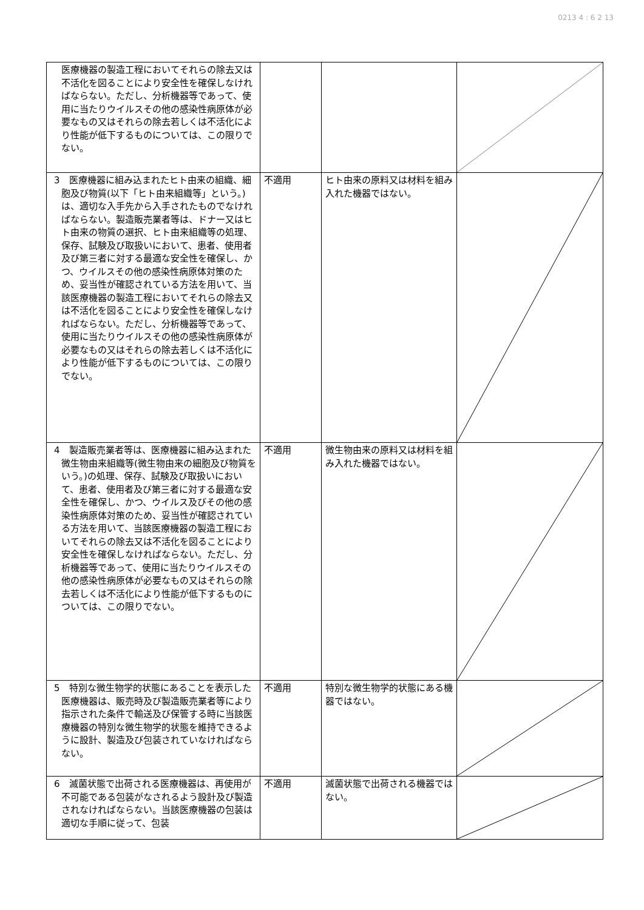0213 4 : 6 2 13
| 医療機器の製造工程においてそれらの除去又は不活化を図ることにより安全性を確保しなければならない。ただし、分析機器等であって、使用に当たりウイルスその他の感染性病原体が必要なもの又はそれらの除去若しくは不活化により性能が低下するものについては、この限りでない。 | | | |
| 3 医療機器に組み込まれたヒト由来の組織、細胞及び物質(以下「ヒト由来組織等」という。)は、適切な入手先から入手されたものでなければならない。製造販売業者等は、ドナー又はヒト由来の物質の選択、ヒト由来組織等の処理、保存、試験及び取扱いにおいて、患者、使用者及び第三者に対する最適な安全性を確保し、かつ、ウイルスその他の感染性病原体対策のため、妥当性が確認されている方法を用いて、当該医療機器の製造工程においてそれらの除去又は不活化を図ることにより安全性を確保しなければならない。ただし、分析機器等であって、使用に当たりウイルスその他の感染性病原体が必要なもの又はそれらの除去若しくは不活化により性能が低下するものについては、この限りでない。 | 不適用 | ヒト由来の原料又は材料を組み入れた機器ではない。 | |
| 4 製造販売業者等は、医療機器に組み込まれた微生物由来組織等(微生物由来の細胞及び物質をいう。)の処理、保存、試験及び取扱いにおいて、患者、使用者及び第三者に対する最適な安全性を確保し、かつ、ウイルス及びその他の感染性病原体対策のため、妥当性が確認されている方法を用いて、当該医療機器の製造工程においてそれらの除去又は不活化を図ることにより安全性を確保しなければならない。ただし、分析機器等であって、使用に当たりウイルスその他の感染性病原体が必要なもの又はそれらの除去若しくは不活化により性能が低下するものについては、この限りでない。 | 不適用 | 微生物由来の原料又は材料を組み入れた機器ではない。 | |
| 5 特別な微生物学的状態にあることを表示した医療機器は、販売時及び製造販売業者等により指示された条件で輸送及び保管する時に当該医療機器の特別な微生物学的状態を維持できるように設計、製造及び包装されていなければならない。 | 不適用 | 特別な微生物学的状態にある機器ではない。 | |
| 6 滅菌状態で出荷される医療機器は、再使用が不可能である包装がなされるよう設計及び製造されなければならない。当該医療機器の包装は適切な手順に従って、包装 | 不適用 | 滅菌状態で出荷される機器ではない。 | |